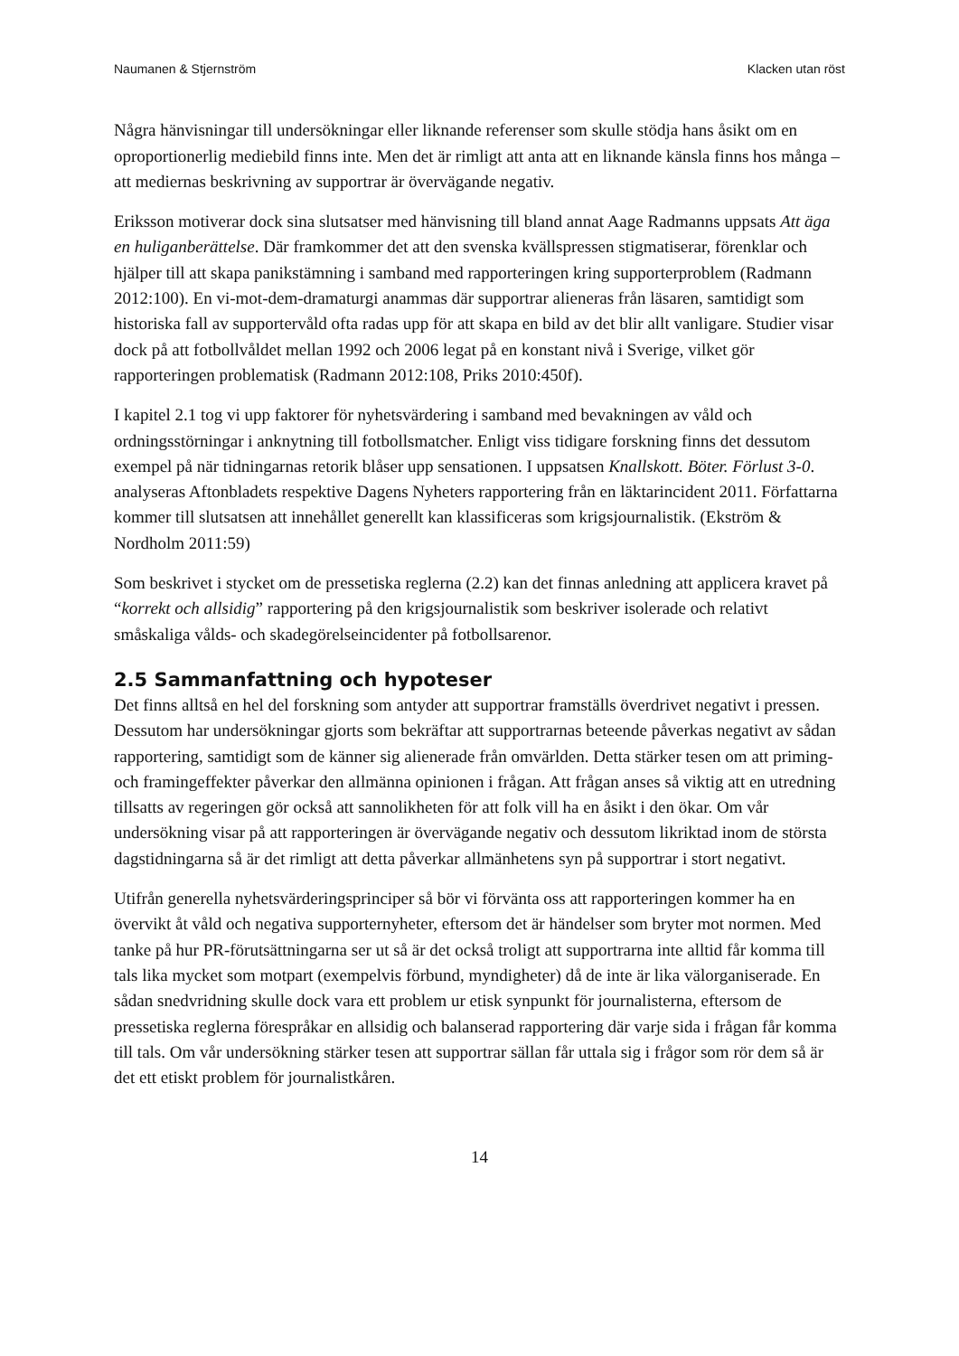Naumanen & Stjernström Klacken utan röst
Några hänvisningar till undersökningar eller liknande referenser som skulle stödja hans åsikt om en oproportionerlig mediebild finns inte. Men det är rimligt att anta att en liknande känsla finns hos många – att mediernas beskrivning av supportrar är övervägande negativ.
Eriksson motiverar dock sina slutsatser med hänvisning till bland annat Aage Radmanns uppsats Att äga en huliganberättelse. Där framkommer det att den svenska kvällspressen stigmatiserar, förenklar och hjälper till att skapa panikstämning i samband med rapporteringen kring supporterproblem (Radmann 2012:100). En vi-mot-dem-dramaturgi anammas där supportrar alieneras från läsaren, samtidigt som historiska fall av supportervåld ofta radas upp för att skapa en bild av det blir allt vanligare. Studier visar dock på att fotbollvåldet mellan 1992 och 2006 legat på en konstant nivå i Sverige, vilket gör rapporteringen problematisk (Radmann 2012:108, Priks 2010:450f).
I kapitel 2.1 tog vi upp faktorer för nyhetsvärdering i samband med bevakningen av våld och ordningsstörningar i anknytning till fotbollsmatcher. Enligt viss tidigare forskning finns det dessutom exempel på när tidningarnas retorik blåser upp sensationen. I uppsatsen Knallskott. Böter. Förlust 3-0. analyseras Aftonbladets respektive Dagens Nyheters rapportering från en läktarincident 2011. Författarna kommer till slutsatsen att innehållet generellt kan klassificeras som krigsjournalistik. (Ekström & Nordholm 2011:59)
Som beskrivet i stycket om de pressetiska reglerna (2.2) kan det finnas anledning att applicera kravet på “korrekt och allsidig” rapportering på den krigsjournalistik som beskriver isolerade och relativt småskaliga vålds- och skadegörelseincidenter på fotbollsarenor.
2.5 Sammanfattning och hypoteser
Det finns alltså en hel del forskning som antyder att supportrar framställs överdrivet negativt i pressen. Dessutom har undersökningar gjorts som bekräftar att supportrarnas beteende påverkas negativt av sådan rapportering, samtidigt som de känner sig alienerade från omvärlden. Detta stärker tesen om att priming- och framingeffekter påverkar den allmänna opinionen i frågan. Att frågan anses så viktig att en utredning tillsatts av regeringen gör också att sannolikheten för att folk vill ha en åsikt i den ökar. Om vår undersökning visar på att rapporteringen är övervägande negativ och dessutom likriktad inom de största dagstidningarna så är det rimligt att detta påverkar allmänhetens syn på supportrar i stort negativt.
Utifrån generella nyhetsvärderingsprinciper så bör vi förvänta oss att rapporteringen kommer ha en övervikt åt våld och negativa supporternyheter, eftersom det är händelser som bryter mot normen. Med tanke på hur PR-förutsättningarna ser ut så är det också troligt att supportrarna inte alltid får komma till tals lika mycket som motpart (exempelvis förbund, myndigheter) då de inte är lika välorganiserade. En sådan snedvridning skulle dock vara ett problem ur etisk synpunkt för journalisterna, eftersom de pressetiska reglerna förespråkar en allsidig och balanserad rapportering där varje sida i frågan får komma till tals. Om vår undersökning stärker tesen att supportrar sällan får uttala sig i frågor som rör dem så är det ett etiskt problem för journalistkåren.
14